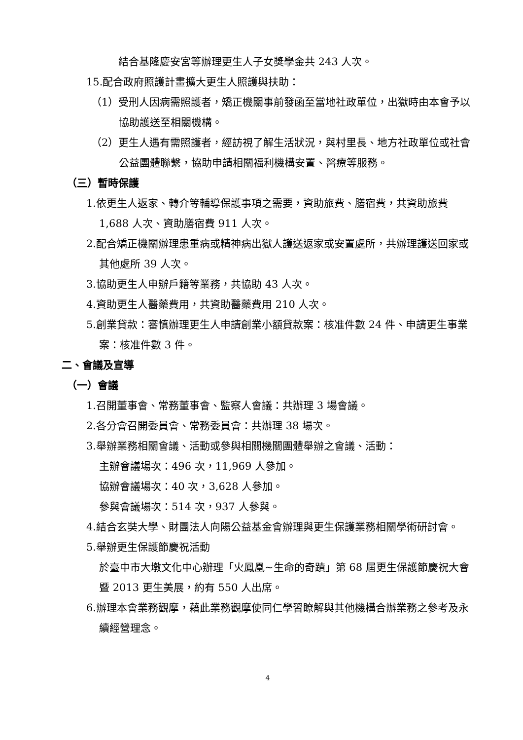結合基隆慶安宮等辦理更生人子女獎學金共 243 人次。
15.配合政府照護計畫擴大更生人照護與扶助：
（1）受刑人因病需照護者，矯正機關事前發函至當地社政單位，出獄時由本會予以協助護送至相關機構。
（2）更生人遇有需照護者，經訪視了解生活狀況，與村里長、地方社政單位或社會公益團體聯繫，協助申請相關福利機構安置、醫療等服務。
（三）暫時保護
1.依更生人返家、轉介等輔導保護事項之需要，資助旅費、膳宿費，共資助旅費 1,688 人次、資助膳宿費 911 人次。
2.配合矯正機關辦理患重病或精神病出獄人護送返家或安置處所，共辦理護送回家或其他處所 39 人次。
3.協助更生人申辦戶籍等業務，共協助 43 人次。
4.資助更生人醫藥費用，共資助醫藥費用 210 人次。
5.創業貸款：審慎辦理更生人申請創業小額貸款案：核准件數 24 件、申請更生事業案：核准件數 3 件。
二、會議及宣導
（一）會議
1.召開董事會、常務董事會、監察人會議：共辦理 3 場會議。
2.各分會召開委員會、常務委員會：共辦理 38 場次。
3.舉辦業務相關會議、活動或參與相關機關團體舉辦之會議、活動：
主辦會議場次：496 次，11,969 人參加。
協辦會議場次：40 次，3,628 人參加。
參與會議場次：514 次，937 人參與。
4.結合玄奘大學、財團法人向陽公益基金會辦理與更生保護業務相關學術研討會。
5.舉辦更生保護節慶祝活動
於臺中市大墩文化中心辦理「火鳳凰~生命的奇蹟」第 68 屆更生保護節慶祝大會暨 2013 更生美展，約有 550 人出席。
6.辦理本會業務觀摩，藉此業務觀摩使同仁學習瞭解與其他機構合辦業務之參考及永續經營理念。
4